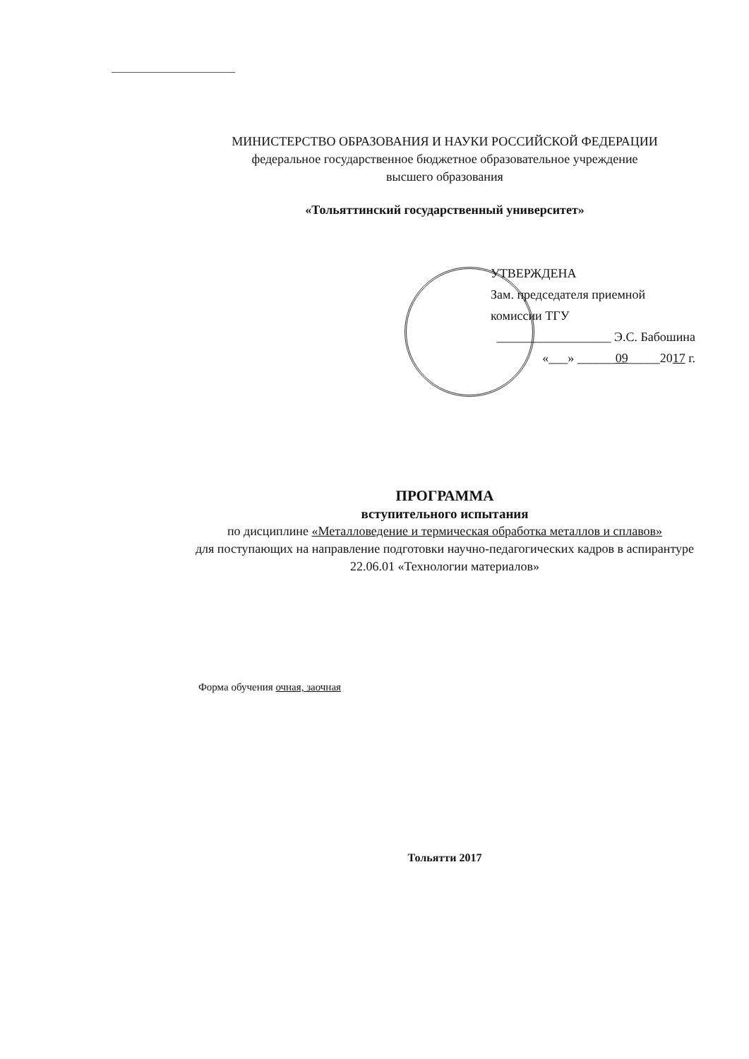МИНИСТЕРСТВО ОБРАЗОВАНИЯ И НАУКИ РОССИЙСКОЙ ФЕДЕРАЦИИ
федеральное государственное бюджетное образовательное учреждение
высшего образования
«Тольяттинский государственный университет»
УТВЕРЖДЕНА
Зам. председателя приемной
комиссии ТГУ
__________________ Э.С. Бабошина
«___» ______09_____2017 г.
ПРОГРАММА
вступительного испытания
по дисциплине «Металловедение и термическая обработка металлов и сплавов»
для поступающих на направление подготовки научно-педагогических кадров в аспирантуре
22.06.01 «Технологии материалов»
Форма обучения очная, заочная
Тольятти 2017